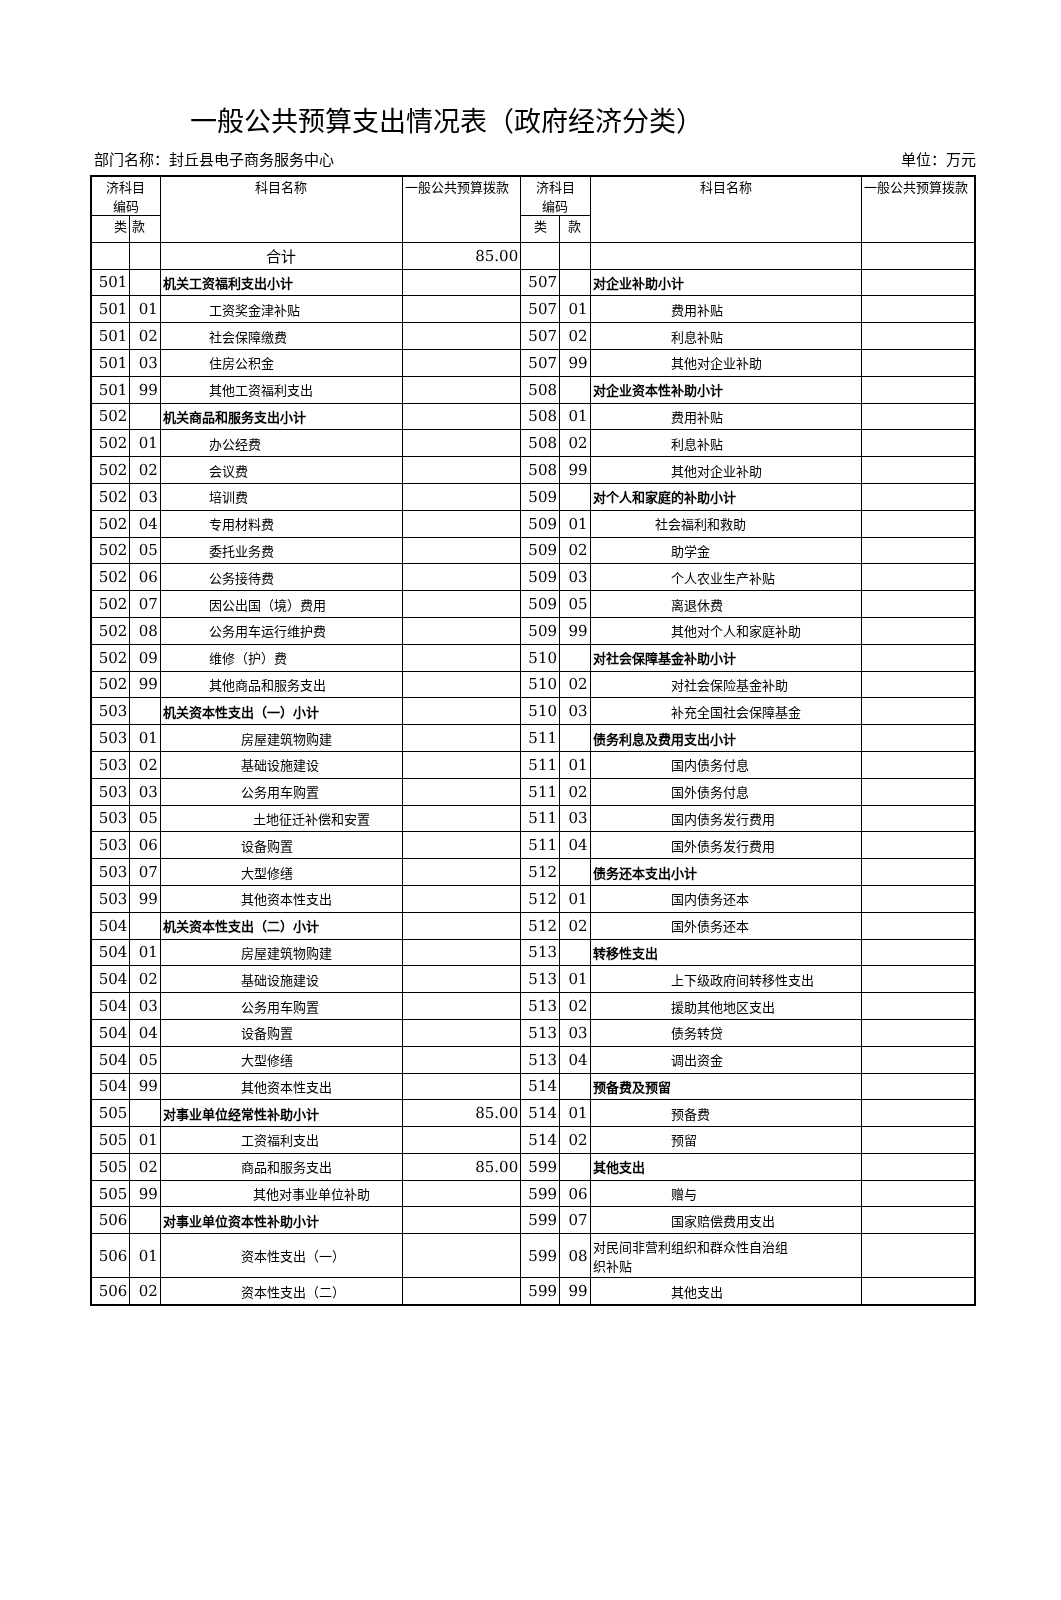一般公共预算支出情况表（政府经济分类）
部门名称：封丘县电子商务服务中心 单位：万元
| 济科目 编码 | | 科目名称 | 一般公共预算拨款 | 济科目 编码 | | 科目名称 | 一般公共预算拨款 |
| --- | --- | --- | --- | --- | --- | --- | --- |
| 类 | 款 | | | 类 | 款 | | |
| | | 合计 | 85.00 | | | | |
| 501 | | 机关工资福利支出小计 | | 507 | | 对企业补助小计 | |
| 501 | 01 | 工资奖金津补贴 | | 507 | 01 | 费用补贴 | |
| 501 | 02 | 社会保障缴费 | | 507 | 02 | 利息补贴 | |
| 501 | 03 | 住房公积金 | | 507 | 99 | 其他对企业补助 | |
| 501 | 99 | 其他工资福利支出 | | 508 | | 对企业资本性补助小计 | |
| 502 | | 机关商品和服务支出小计 | | 508 | 01 | 费用补贴 | |
| 502 | 01 | 办公经费 | | 508 | 02 | 利息补贴 | |
| 502 | 02 | 会议费 | | 508 | 99 | 其他对企业补助 | |
| 502 | 03 | 培训费 | | 509 | | 对个人和家庭的补助小计 | |
| 502 | 04 | 专用材料费 | | 509 | 01 | 社会福利和救助 | |
| 502 | 05 | 委托业务费 | | 509 | 02 | 助学金 | |
| 502 | 06 | 公务接待费 | | 509 | 03 | 个人农业生产补贴 | |
| 502 | 07 | 因公出国（境）费用 | | 509 | 05 | 离退休费 | |
| 502 | 08 | 公务用车运行维护费 | | 509 | 99 | 其他对个人和家庭补助 | |
| 502 | 09 | 维修（护）费 | | 510 | | 对社会保障基金补助小计 | |
| 502 | 99 | 其他商品和服务支出 | | 510 | 02 | 对社会保险基金补助 | |
| 503 | | 机关资本性支出（一）小计 | | 510 | 03 | 补充全国社会保障基金 | |
| 503 | 01 | 房屋建筑物购建 | | 511 | | 债务利息及费用支出小计 | |
| 503 | 02 | 基础设施建设 | | 511 | 01 | 国内债务付息 | |
| 503 | 03 | 公务用车购置 | | 511 | 02 | 国外债务付息 | |
| 503 | 05 | 土地征迁补偿和安置 | | 511 | 03 | 国内债务发行费用 | |
| 503 | 06 | 设备购置 | | 511 | 04 | 国外债务发行费用 | |
| 503 | 07 | 大型修缮 | | 512 | | 债务还本支出小计 | |
| 503 | 99 | 其他资本性支出 | | 512 | 01 | 国内债务还本 | |
| 504 | | 机关资本性支出（二）小计 | | 512 | 02 | 国外债务还本 | |
| 504 | 01 | 房屋建筑物购建 | | 513 | | 转移性支出 | |
| 504 | 02 | 基础设施建设 | | 513 | 01 | 上下级政府间转移性支出 | |
| 504 | 03 | 公务用车购置 | | 513 | 02 | 援助其他地区支出 | |
| 504 | 04 | 设备购置 | | 513 | 03 | 债务转贷 | |
| 504 | 05 | 大型修缮 | | 513 | 04 | 调出资金 | |
| 504 | 99 | 其他资本性支出 | | 514 | | 预备费及预留 | |
| 505 | | 对事业单位经常性补助小计 | 85.00 | 514 | 01 | 预备费 | |
| 505 | 01 | 工资福利支出 | | 514 | 02 | 预留 | |
| 505 | 02 | 商品和服务支出 | 85.00 | 599 | | 其他支出 | |
| 505 | 99 | 其他对事业单位补助 | | 599 | 06 | 赠与 | |
| 506 | | 对事业单位资本性补助小计 | | 599 | 07 | 国家赔偿费用支出 | |
| 506 | 01 | 资本性支出（一） | | 599 | 08 | 对民间非营利组织和群众性自治组 织补贴 | |
| 506 | 02 | 资本性支出（二） | | 599 | 99 | 其他支出 | |